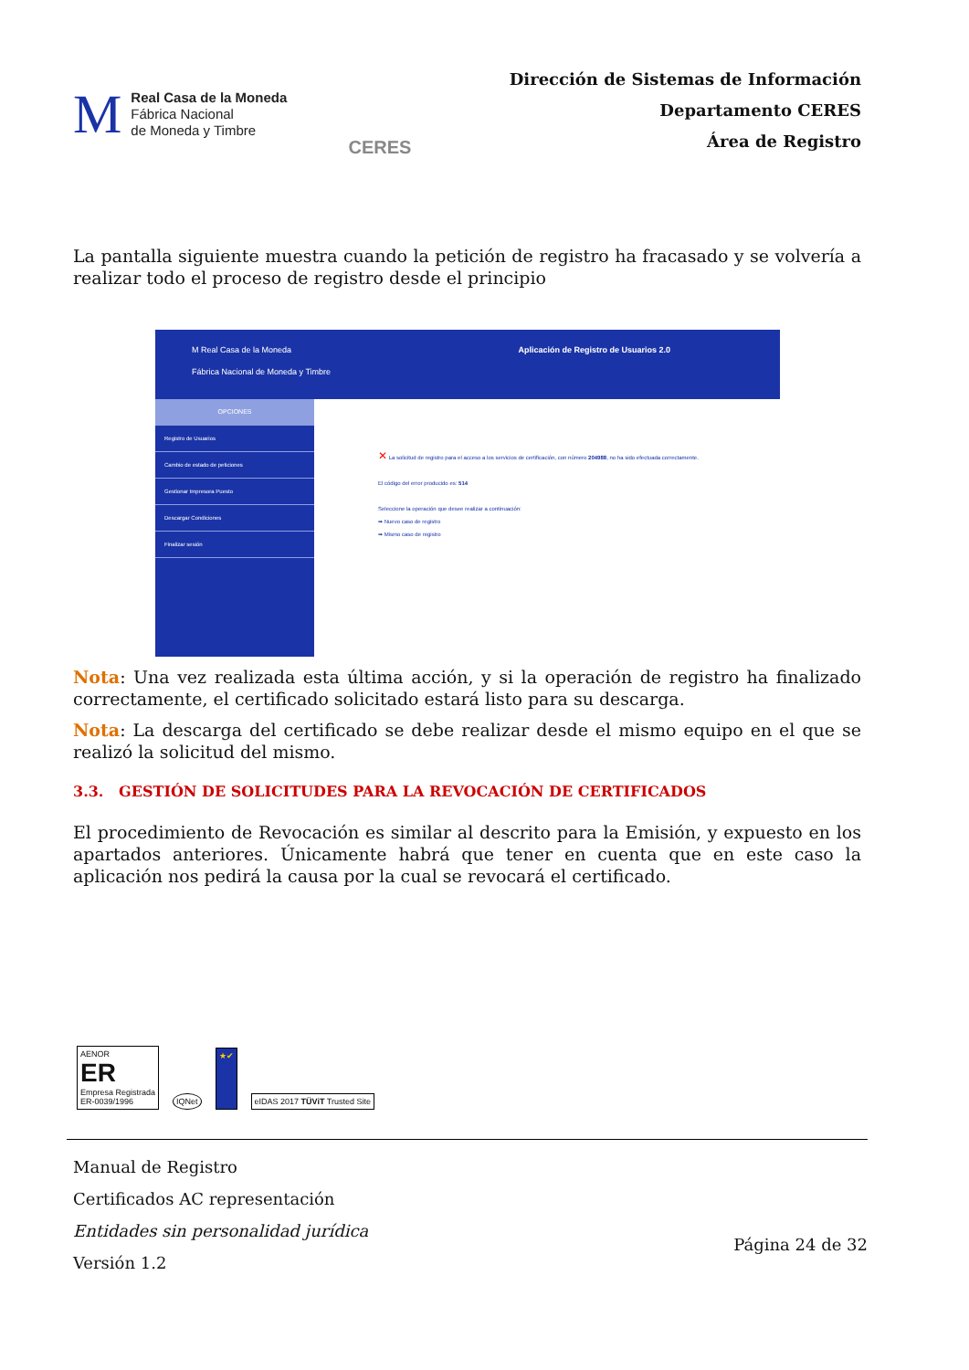M
Real Casa de la Moneda
Fábrica Nacional
de Moneda y Timbre
CERES
Dirección de Sistemas de Información
Departamento CERES
Área de Registro
La pantalla siguiente muestra cuando la petición de registro ha fracasado y se volvería a realizar todo el proceso de registro desde el principio
M Real Casa de la Moneda
Fábrica Nacional de Moneda y Timbre Aplicación de Registro de Usuarios 2.0
OPCIONES
Registro de Usuarios
Cambio de estado de peticiones
Gestionar Impresora Puesto
Descargar Condiciones
Finalizar sesión
✕ La solicitud de registro para el acceso a los servicios de certificación, con número 204988, no ha sido efectuada correctamente.
El código del error producido es: 514
Seleccione la operación que desee realizar a continuación:
➡ Nuevo caso de registro
➡ Mismo caso de registro
Nota: Una vez realizada esta última acción, y si la operación de registro ha finalizado correctamente, el certificado solicitado estará listo para su descarga.
Nota: La descarga del certificado se debe realizar desde el mismo equipo en el que se realizó la solicitud del mismo.
3.3. GESTIÓN DE SOLICITUDES PARA LA REVOCACIÓN DE CERTIFICADOS
El procedimiento de Revocación es similar al descrito para la Emisión, y expuesto en los apartados anteriores. Únicamente habrá que tener en cuenta que en este caso la aplicación nos pedirá la causa por la cual se revocará el certificado.
AENOR
ER
Empresa Registrada
ER-0039/1996
IQNet
★✔
eIDAS 2017 TÜViT Trusted Site
Manual de Registro
Certificados AC representación
Entidades sin personalidad jurídica
Versión 1.2 Página 24 de 32